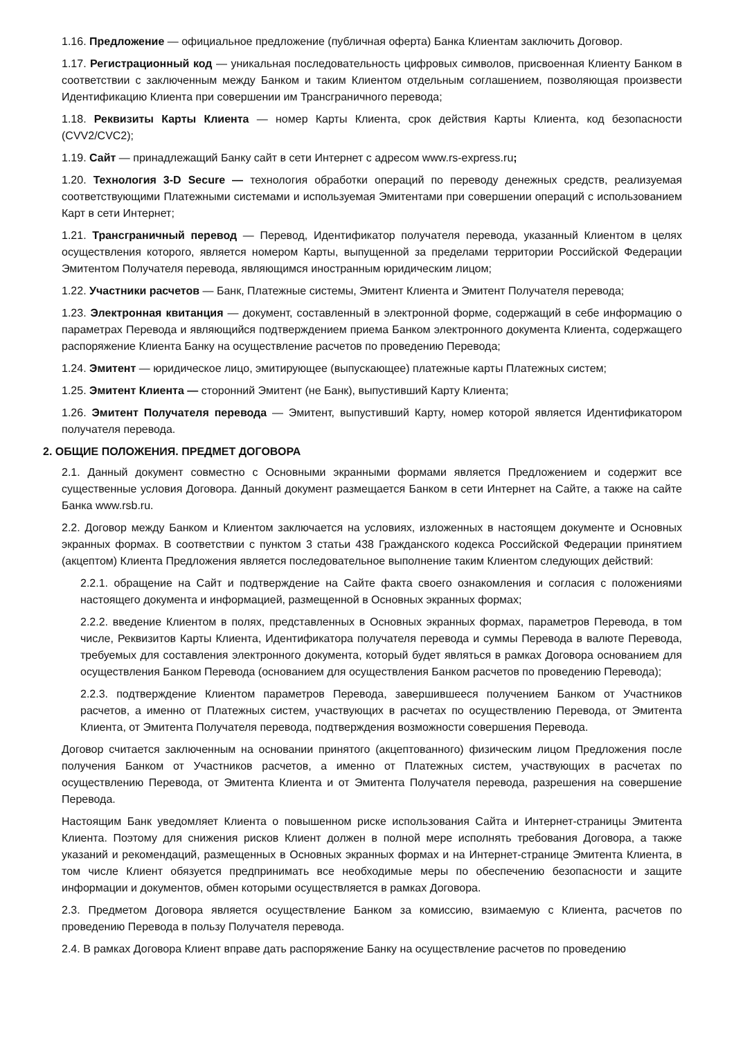1.16. Предложение — официальное предложение (публичная оферта) Банка Клиентам заключить Договор.
1.17. Регистрационный код — уникальная последовательность цифровых символов, присвоенная Клиенту Банком в соответствии с заключенным между Банком и таким Клиентом отдельным соглашением, позволяющая произвести Идентификацию Клиента при совершении им Трансграничного перевода;
1.18. Реквизиты Карты Клиента — номер Карты Клиента, срок действия Карты Клиента, код безопасности (CVV2/CVC2);
1.19. Сайт — принадлежащий Банку сайт в сети Интернет с адресом www.rs-express.ru;
1.20. Технология 3-D Secure — технология обработки операций по переводу денежных средств, реализуемая соответствующими Платежными системами и используемая Эмитентами при совершении операций с использованием Карт в сети Интернет;
1.21. Трансграничный перевод — Перевод, Идентификатор получателя перевода, указанный Клиентом в целях осуществления которого, является номером Карты, выпущенной за пределами территории Российской Федерации Эмитентом Получателя перевода, являющимся иностранным юридическим лицом;
1.22. Участники расчетов — Банк, Платежные системы, Эмитент Клиента и Эмитент Получателя перевода;
1.23. Электронная квитанция — документ, составленный в электронной форме, содержащий в себе информацию о параметрах Перевода и являющийся подтверждением приема Банком электронного документа Клиента, содержащего распоряжение Клиента Банку на осуществление расчетов по проведению Перевода;
1.24. Эмитент — юридическое лицо, эмитирующее (выпускающее) платежные карты Платежных систем;
1.25. Эмитент Клиента — сторонний Эмитент (не Банк), выпустивший Карту Клиента;
1.26. Эмитент Получателя перевода — Эмитент, выпустивший Карту, номер которой является Идентификатором получателя перевода.
2. ОБЩИЕ ПОЛОЖЕНИЯ. ПРЕДМЕТ ДОГОВОРА
2.1. Данный документ совместно с Основными экранными формами является Предложением и содержит все существенные условия Договора. Данный документ размещается Банком в сети Интернет на Сайте, а также на сайте Банка www.rsb.ru.
2.2. Договор между Банком и Клиентом заключается на условиях, изложенных в настоящем документе и Основных экранных формах. В соответствии с пунктом 3 статьи 438 Гражданского кодекса Российской Федерации принятием (акцептом) Клиента Предложения является последовательное выполнение таким Клиентом следующих действий:
2.2.1. обращение на Сайт и подтверждение на Сайте факта своего ознакомления и согласия с положениями настоящего документа и информацией, размещенной в Основных экранных формах;
2.2.2. введение Клиентом в полях, представленных в Основных экранных формах, параметров Перевода, в том числе, Реквизитов Карты Клиента, Идентификатора получателя перевода и суммы Перевода в валюте Перевода, требуемых для составления электронного документа, который будет являться в рамках Договора основанием для осуществления Банком Перевода (основанием для осуществления Банком расчетов по проведению Перевода);
2.2.3. подтверждение Клиентом параметров Перевода, завершившееся получением Банком от Участников расчетов, а именно от Платежных систем, участвующих в расчетах по осуществлению Перевода, от Эмитента Клиента, от Эмитента Получателя перевода, подтверждения возможности совершения Перевода.
Договор считается заключенным на основании принятого (акцептованного) физическим лицом Предложения после получения Банком от Участников расчетов, а именно от Платежных систем, участвующих в расчетах по осуществлению Перевода, от Эмитента Клиента и от Эмитента Получателя перевода, разрешения на совершение Перевода.
Настоящим Банк уведомляет Клиента о повышенном риске использования Сайта и Интернет-страницы Эмитента Клиента. Поэтому для снижения рисков Клиент должен в полной мере исполнять требования Договора, а также указаний и рекомендаций, размещенных в Основных экранных формах и на Интернет-странице Эмитента Клиента, в том числе Клиент обязуется предпринимать все необходимые меры по обеспечению безопасности и защите информации и документов, обмен которыми осуществляется в рамках Договора.
2.3. Предметом Договора является осуществление Банком за комиссию, взимаемую с Клиента, расчетов по проведению Перевода в пользу Получателя перевода.
2.4. В рамках Договора Клиент вправе дать распоряжение Банку на осуществление расчетов по проведению